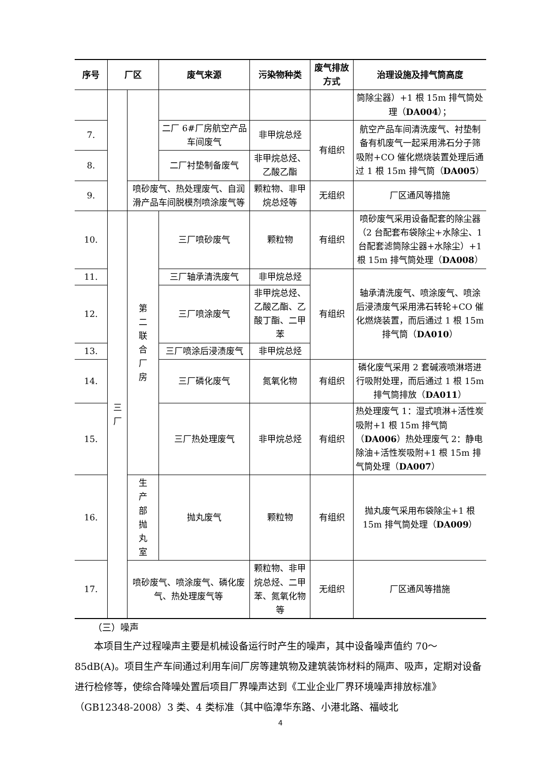| 序号 | 厂区 | | 废气来源 | 污染物种类 | 废气排放方式 | 治理设施及排气筒高度 |
| --- | --- | --- | --- | --- | --- | --- |
| | | | | | | 筒除尘器）+1 根 15m 排气筒处理（ DA004 ）； |
| 7. | | | 二厂 6#厂房航空产品车间废气 | 非甲烷总烃 | 有组织 | 航空产品车间清洗废气、衬垫制备有机废气一起采用沸石分子筛吸附+CO 催化燃烧装置处理后通过 1 根 15m 排气筒（ DA005 ） |
| 8. | | | 二厂衬垫制备废气 | 非甲烷总烃、乙酸乙酯 | | |
| 9. | | 喷砂废气、热处理废气、自润滑产品车间脱模剂喷涂废气等 | | 颗粒物、非甲烷总烃等 | 无组织 | 厂区通风等措施 |
| 10. | 三 厂 | 第 二 联 合 厂 房 | 三厂喷砂废气 | 颗粒物 | 有组织 | 喷砂废气采用设备配套的除尘器（2 台配套布袋除尘+水除尘、1 台配套滤筒除尘器+水除尘）+1 根 15m 排气筒处理（ DA008 ） |
| 11. | | | 三厂轴承清洗废气 | 非甲烷总烃 | 有组织 | 轴承清洗废气、喷涂废气、喷涂后浸渍废气采用沸石转轮+CO 催化燃烧装置，而后通过 1 根 15m 排气筒（ DA010 ） |
| 12. | | | 三厂喷涂废气 | 非甲烷总烃、乙酸乙酯、乙酸丁酯、二甲苯 | | |
| 13. | | | 三厂喷涂后浸渍废气 | 非甲烷总烃 | | |
| 14. | | | 三厂磷化废气 | 氮氧化物 | 有组织 | 磷化废气采用 2 套碱液喷淋塔进行吸附处理，而后通过 1 根 15m 排气筒排放（ DA011 ） |
| 15. | | | 三厂热处理废气 | 非甲烷总烃 | 有组织 | 热处理废气 1：湿式喷淋+活性炭吸附+1 根 15m 排气筒（ DA006 ）热处理废气 2：静电除油+活性炭吸附+1 根 15m 排气筒处理（ DA007 ） |
| 16. | | 生 产 部 抛 丸 室 | 抛丸废气 | 颗粒物 | 有组织 | 抛丸废气采用布袋除尘+1 根 15m 排气筒处理（ DA009 ） |
| 17. | | 喷砂废气、喷涂废气、磷化废气、热处理废气等 | | 颗粒物、非甲烷总烃、二甲苯、氮氧化物等 | 无组织 | 厂区通风等措施 |
（三）噪声
本项目生产过程噪声主要是机械设备运行时产生的噪声，其中设备噪声值约 70～85dB(A)。项目生产车间通过利用车间厂房等建筑物及建筑装饰材料的隔声、吸声，定期对设备进行检修等，使综合降噪处置后项目厂界噪声达到《工业企业厂界环境噪声排放标准》（GB12348-2008）3 类、4 类标准（其中临漳华东路、小港北路、福岐北
4